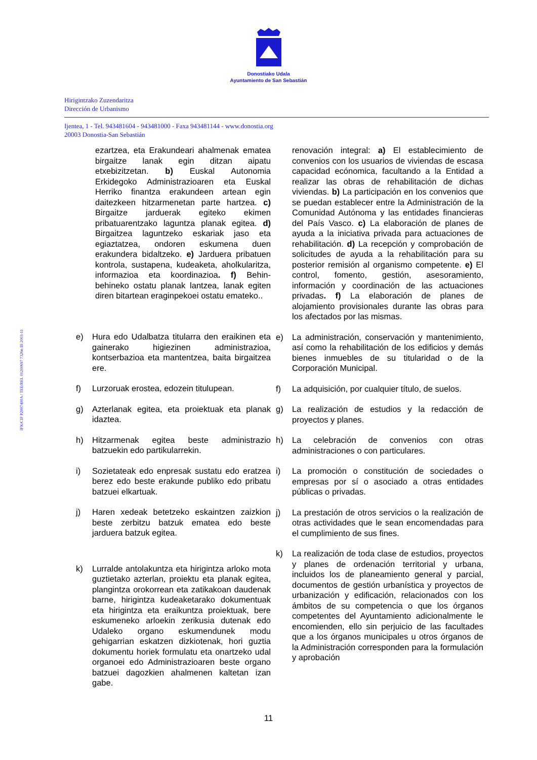Donostiako Udala
Ayuntamiento de San Sebastián
Hirigintzako Zuzendaritza
Dirección de Urbanismo
Ijentea, 1 - Tel. 943481604 - 943481000 - Faxa 943481144 - www.donostia.org
20003 Donostia-San Sebastián
IFK/CIF P2007400A / TEE/REL 01200697 7326n III 2003-11
ezartzea, eta Erakundeari ahalmenak ematea birgaitze lanak egin ditzan aipatu etxebizitzetan. b) Euskal Autonomia Erkidegoko Administrazioaren eta Euskal Herriko finantza erakundeen artean egin daitezkeen hitzarmenetan parte hartzea. c) Birgaitze jarduerak egiteko ekimen pribatuarentzako laguntza planak egitea. d) Birgaitzea laguntzeko eskariak jaso eta egiaztatzea, ondoren eskumena duen erakundera bidaltzeko. e) Jarduera pribatuen kontrola, sustapena, kudeaketa, aholkularitza, informazioa eta koordinazioa. f) Behin-behineko ostatu planak lantzea, lanak egiten diren bitartean eraginpekoei ostatu emateko..
e) Hura edo Udalbatza titularra den eraikinen eta gainerako higiezinen administrazioa, kontserbazioa eta mantentzea, baita birgaitzea ere.
f) Lurzoruak erostea, edozein titulupean.
g) Azterlanak egitea, eta proiektuak eta planak idaztea.
h) Hitzarmenak egitea beste administrazio batzuekin edo partikularrekin.
i) Sozietateak edo enpresak sustatu edo eratzea berez edo beste erakunde publiko edo pribatu batzuei elkartuak.
j) Haren xedeak betetzeko eskaintzen zaizkion beste zerbitzu batzuk ematea edo beste jarduera batzuk egitea.
k) Lurralde antolakuntza eta hirigintza arloko mota guztietako azterlan, proiektu eta planak egitea, plangintza orokorrean eta zatikakoan daudenak barne, hirigintza kudeaketarako dokumentuak eta hirigintza eta eraikuntza proiektuak, bere eskumeneko arloekin zerikusia dutenak edo Udaleko organo eskumendunek modu gehigarrian eskatzen dizkiotenak, hori guztia dokumentu horiek formulatu eta onartzeko udal organoei edo Administrazioaren beste organo batzuei dagozkien ahalmenen kaltetan izan gabe.
renovación integral: a) El establecimiento de convenios con los usuarios de viviendas de escasa capacidad ecónomica, facultando a la Entidad a realizar las obras de rehabilitación de dichas viviendas. b) La participación en los convenios que se puedan establecer entre la Administración de la Comunidad Autónoma y las entidades financieras del País Vasco. c) La elaboración de planes de ayuda a la iniciativa privada para actuaciones de rehabilitación. d) La recepción y comprobación de solicitudes de ayuda a la rehabilitación para su posterior remisión al organismo competente. e) El control, fomento, gestión, asesoramiento, información y coordinación de las actuaciones privadas. f) La elaboración de planes de alojamiento provisionales durante las obras para los afectados por las mismas.
e) La administración, conservación y mantenimiento, así como la rehabilitación de los edificios y demás bienes inmuebles de su titularidad o de la Corporación Municipal.
f) La adquisición, por cualquier título, de suelos.
g) La realización de estudios y la redacción de proyectos y planes.
h) La celebración de convenios con otras administraciones o con particulares.
i) La promoción o constitución de sociedades o empresas por sí o asociado a otras entidades públicas o privadas.
j) La prestación de otros servicios o la realización de otras actividades que le sean encomendadas para el cumplimiento de sus fines.
k) La realización de toda clase de estudios, proyectos y planes de ordenación territorial y urbana, incluidos los de planeamiento general y parcial, documentos de gestión urbanística y proyectos de urbanización y edificación, relacionados con los ámbitos de su competencia o que los órganos competentes del Ayuntamiento adicionalmente le encomienden, ello sin perjuicio de las facultades que a los órganos municipales u otros órganos de la Administración corresponden para la formulación y aprobación
11